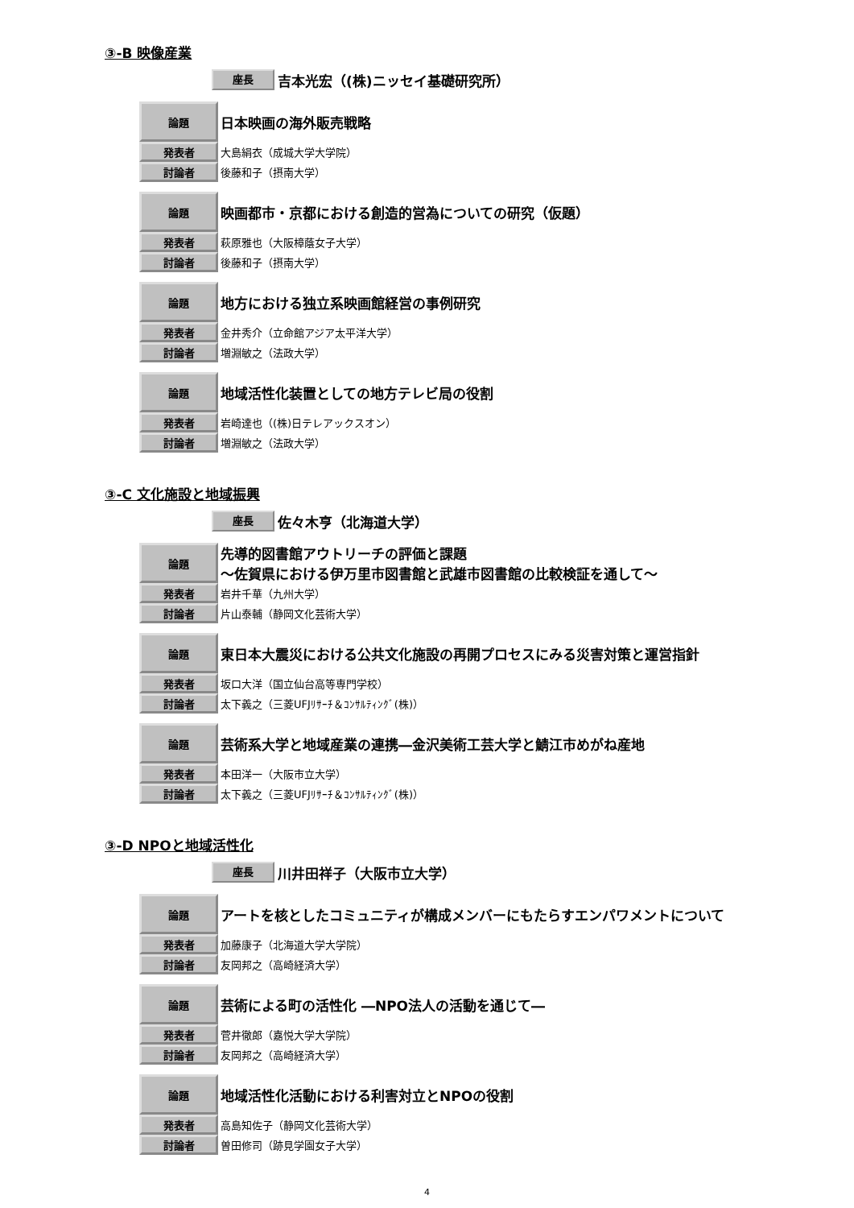③-B 映像産業
座長 吉本光宏（(株)ニッセイ基礎研究所）
| 論題 | 日本映画の海外販売戦略 |
| 発表者 | 大島絹衣（成城大学大学院） |
| 討論者 | 後藤和子（摂南大学） |
| 論題 | 映画都市・京都における創造的営為についての研究（仮題） |
| 発表者 | 萩原雅也（大阪樟蔭女子大学） |
| 討論者 | 後藤和子（摂南大学） |
| 論題 | 地方における独立系映画館経営の事例研究 |
| 発表者 | 金井秀介（立命館アジア太平洋大学） |
| 討論者 | 増淵敏之（法政大学） |
| 論題 | 地域活性化装置としての地方テレビ局の役割 |
| 発表者 | 岩崎達也（(株)日テレアックスオン） |
| 討論者 | 増淵敏之（法政大学） |
③-C 文化施設と地域振興
座長 佐々木亨（北海道大学）
| 論題 | 先導的図書館アウトリーチの評価と課題 ～佐賀県における伊万里市図書館と武雄市図書館の比較検証を通して～ |
| 発表者 | 岩井千華（九州大学） |
| 討論者 | 片山泰輔（静岡文化芸術大学） |
| 論題 | 東日本大震災における公共文化施設の再開プロセスにみる災害対策と運営指針 |
| 発表者 | 坂口大洋（国立仙台高等専門学校） |
| 討論者 | 太下義之（三菱UFJﾘｻｰﾁ＆ｺﾝｻﾙﾃｨﾝｸﾞ(株)） |
| 論題 | 芸術系大学と地域産業の連携―金沢美術工芸大学と鯖江市めがね産地 |
| 発表者 | 本田洋一（大阪市立大学） |
| 討論者 | 太下義之（三菱UFJﾘｻｰﾁ＆ｺﾝｻﾙﾃｨﾝｸﾞ(株)） |
③-D NPOと地域活性化
座長 川井田祥子（大阪市立大学）
| 論題 | アートを核としたコミュニティが構成メンバーにもたらすエンパワメントについて |
| 発表者 | 加藤康子（北海道大学大学院） |
| 討論者 | 友岡邦之（高崎経済大学） |
| 論題 | 芸術による町の活性化 ―NPO法人の活動を通じて― |
| 発表者 | 菅井徹郎（嘉悦大学大学院） |
| 討論者 | 友岡邦之（高崎経済大学） |
| 論題 | 地域活性化活動における利害対立とNPOの役割 |
| 発表者 | 高島知佐子（静岡文化芸術大学） |
| 討論者 | 曽田修司（跡見学園女子大学） |
4